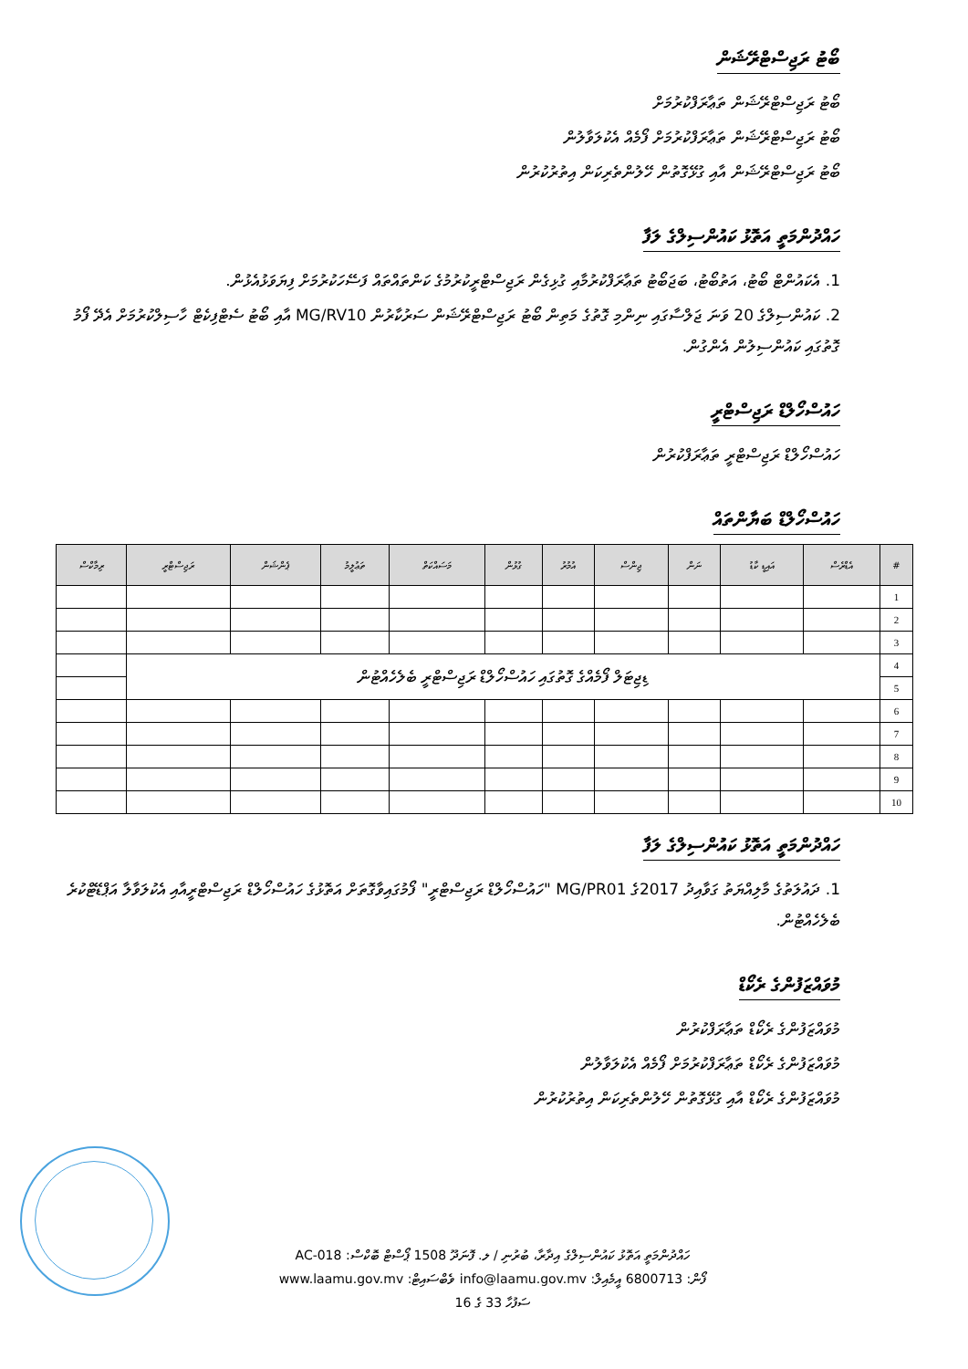ބޯޓު ރަޖިސްޓްރޭޝަން
ބޯޓު ރަޖިސްޓްރޭޝަން ތަޢާރަފްކުރުމަށް
ބޯޓު ރަޖިސްޓްރޭޝަން ތަޢާރަފްކުރުމަށް ފޯމެއް އެކުލަވާލުން
ބޯޓު ރަޖިސްޓްރޭޝަން އާއި ގުޅޭގޮތުން ހޭލުންތެރިކަން އިތުރުކުރުން
ހައްދުންމަތީ އަތޮޅު ކައުންސިލްގެ ލަފާ
1. އެކައުންޓް ބޯޓު، އަތުބޯޓު، ބަޖަބޯޓު ތަޢާރަފްކުރުމާއި ގުޅިގެން ރަޖިސްޓްރީކުރުމުގެ ކަންތައްތައް ފަސޭހަކުރުމަށް ފިޔަވަޅުއެޅުން.
2. ކައުންސިލްގެ 20 ވަނަ ޖަލްސާގައި ނިންމި ގޮތުގެ މަތިން ބޯޓު ރަޖިސްޓްރޭޝަން ސަރުކާރުން MG/RV10 އާއި ބޯޓު ސެޓްފިކެޓް ހާސިލްކުރުމަށް އެދޭ ފޯމު ގޮތުގައި ކައުންސިލުން އެންގުން.
ހައުސްހޯލްޑް ރަޖިސްޓްރީ
ހައުސްހޯލްޑް ރަޖިސްޓްރީ ތަޢާރަފްކުރުން
ހައުސްހޯލްޑް ބަޔާންތައް
| # | އެޑްރެސް | އައިޑީ ކާޑު | ނަން | ޖިންސް | އުމުރު | ގުޅުން | މަސައްކަތް | ތަޢުލީމު | ޕެންޝަން | ރަޖިސްޓްރީ | ރިމާކްސް |
| --- | --- | --- | --- | --- | --- | --- | --- | --- | --- | --- | --- |
| 1 | | | | | | | | | | | |
| 2 | | | | | | | | | | | |
| 3 | | | | | | | | | | | |
| 4 | ޑިޖިޓަލް ފޯމެއްގެ ގޮތުގައި ހައުސްހޯލްޑް ރަޖިސްޓްރީ ބެލެހެއްޓުން | | | | | | | | | | |
| 5 | | | | | | | | | | | |
| 6 | | | | | | | | | | | |
| 7 | | | | | | | | | | | |
| 8 | | | | | | | | | | | |
| 9 | | | | | | | | | | | |
| 10 | | | | | | | | | | | |
ހައްދުންމަތީ އަތޮޅު ކައުންސިލްގެ ލަފާ
1. ދައުލަތުގެ މާލިއްޔަތު ގަވާއިދު 2017ގެ MG/PR01 "ހައުސްހޯލްޑް ރަޖިސްޓްރީ" ފޯމުގައިވާގޮތަށް އަތޮޅުގެ ހައުސްހޯލްޑް ރަޖިސްޓްރީއާއި އެކުލަވާލާ އަޕްޑޭޓްކުރެ ބެލެހެއްޓުން.
މުވައްޒަފުންގެ ރެކޯޑް
މުވައްޒަފުންގެ ރެކޯޑް ތަޢާރަފްކުރުން
މުވައްޒަފުންގެ ރެކޯޑް ތަޢާރަފްކުރުމަށް ފޯމެއް އެކުލަވާލުން
މުވައްޒަފުންގެ ރެކޯޑް އާއި ގުޅޭގޮތުން ހޭލުންތެރިކަން އިތުރުކުރުން
ހައްދުންމަތީ އަތޮޅު ކައުންސިލްގެ އިދާރާ، ބުރުނި / ލ. ފޮނަދޫ 1508 ޕޯސްޓް ބޮކްސް: AC-018
ފޯން: 6800713 އީމެއިލް: info@laamu.gov.mv ވެބްސައިޓް: www.laamu.gov.mv
ސަފުހާ 33 ގެ 16